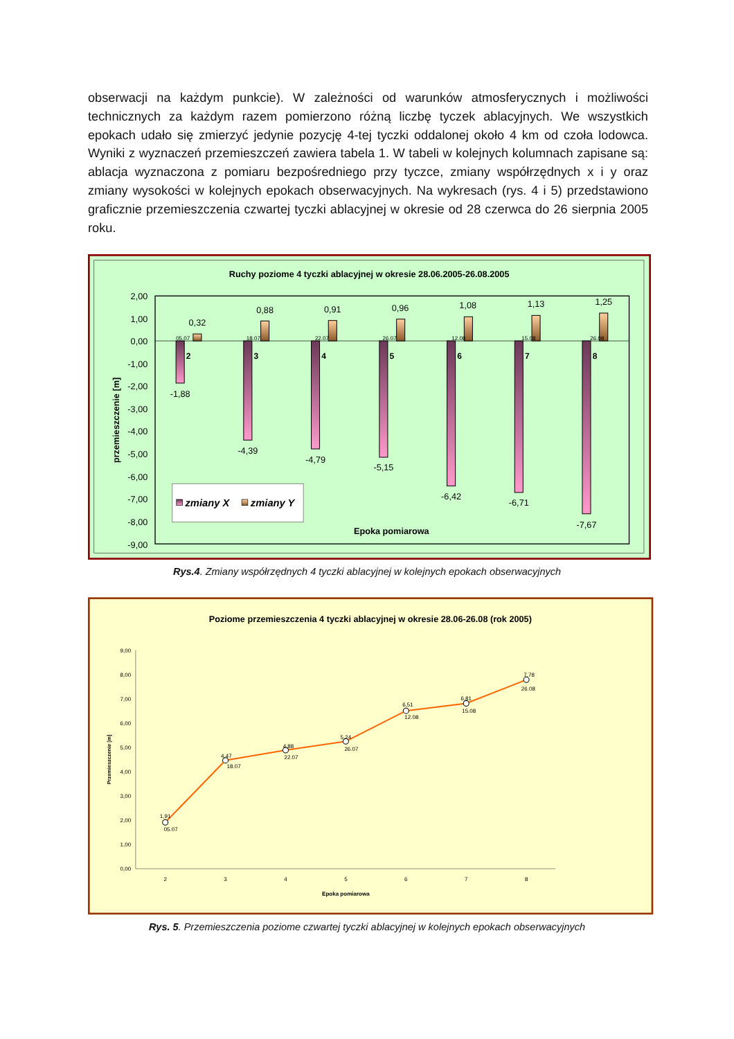obserwacji na każdym punkcie). W zależności od warunków atmosferycznych i możliwości technicznych za każdym razem pomierzono różną liczbę tyczek ablacyjnych. We wszystkich epokach udało się zmierzyć jedynie pozycję 4-tej tyczki oddalonej około 4 km od czoła lodowca. Wyniki z wyznaczeń przemieszczeń zawiera tabela 1. W tabeli w kolejnych kolumnach zapisane są: ablacja wyznaczona z pomiaru bezpośredniego przy tyczce, zmiany współrzędnych x i y oraz zmiany wysokości w kolejnych epokach obserwacyjnych. Na wykresach (rys. 4 i 5) przedstawiono graficznie przemieszczenia czwartej tyczki ablacyjnej w okresie od 28 czerwca do 26 sierpnia 2005 roku.
Ruchy poziome 4 tyczki ablacyjnej w okresie 28.06.2005-26.08.2005
2,00
1,00
0,00
-1,00
-2,00
-3,00
-4,00
-5,00
-6,00
-7,00
-8,00
-9,00
przemieszczenie [m]
0,32
0,88
0,91
0,96
1,08
1,13
1,25
-1,88
-4,39
-4,79
-5,15
-6,42
-6,71
-7,67
05.07
18.07
22.07
26.07
12.08
15.08
26.08
2
3
4
5
6
7
8
zmiany X
zmiany Y
Epoka pomiarowa
Rys.4. Zmiany współrzędnych 4 tyczki ablacyjnej w kolejnych epokach obserwacyjnych
Poziome przemieszczenia 4 tyczki ablacyjnej w okresie 28.06-26.08 (rok 2005)
9,00
8,00
7,00
6,00
5,00
4,00
3,00
2,00
1,00
0,00
Przemieszczenie [m]
2
3
4
5
6
7
8
Epoka pomiarowa
1,91
05.07
4,47
18.07
4,88
22.07
5,24
26.07
6,51
12.08
6,81
15.08
7,78
26.08
Rys. 5. Przemieszczenia poziome czwartej tyczki ablacyjnej w kolejnych epokach obserwacyjnych